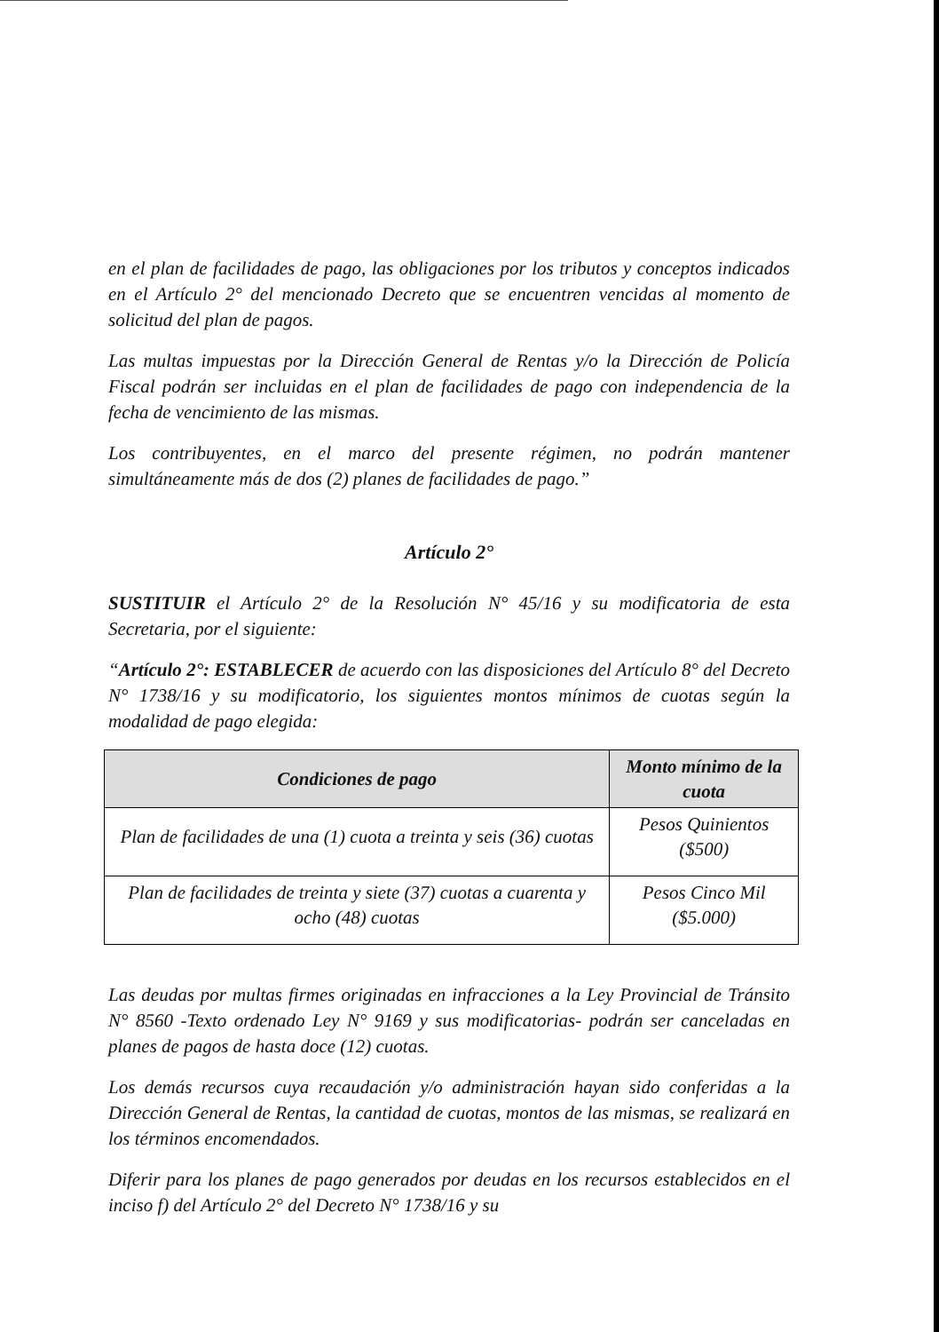en el plan de facilidades de pago, las obligaciones por los tributos y conceptos indicados en el Artículo 2° del mencionado Decreto que se encuentren vencidas al momento de solicitud del plan de pagos.
Las multas impuestas por la Dirección General de Rentas y/o la Dirección de Policía Fiscal podrán ser incluidas en el plan de facilidades de pago con independencia de la fecha de vencimiento de las mismas.
Los contribuyentes, en el marco del presente régimen, no podrán mantener simultáneamente más de dos (2) planes de facilidades de pago.”
Artículo 2°
SUSTITUIR el Artículo 2° de la Resolución N° 45/16 y su modificatoria de esta Secretaria, por el siguiente:
“Artículo 2°: ESTABLECER de acuerdo con las disposiciones del Artículo 8° del Decreto N° 1738/16 y su modificatorio, los siguientes montos mínimos de cuotas según la modalidad de pago elegida:
| Condiciones de pago | Monto mínimo de la cuota |
| --- | --- |
| Plan de facilidades de una (1) cuota a treinta y seis (36) cuotas | Pesos Quinientos ($500) |
| Plan de facilidades de treinta y siete (37) cuotas a cuarenta y ocho (48) cuotas | Pesos Cinco Mil ($5.000) |
Las deudas por multas firmes originadas en infracciones a la Ley Provincial de Tránsito N° 8560 -Texto ordenado Ley N° 9169 y sus modificatorias- podrán ser canceladas en planes de pagos de hasta doce (12) cuotas.
Los demás recursos cuya recaudación y/o administración hayan sido conferidas a la Dirección General de Rentas, la cantidad de cuotas, montos de las mismas, se realizará en los términos encomendados.
Diferir para los planes de pago generados por deudas en los recursos establecidos en el inciso f) del Artículo 2° del Decreto N° 1738/16 y su